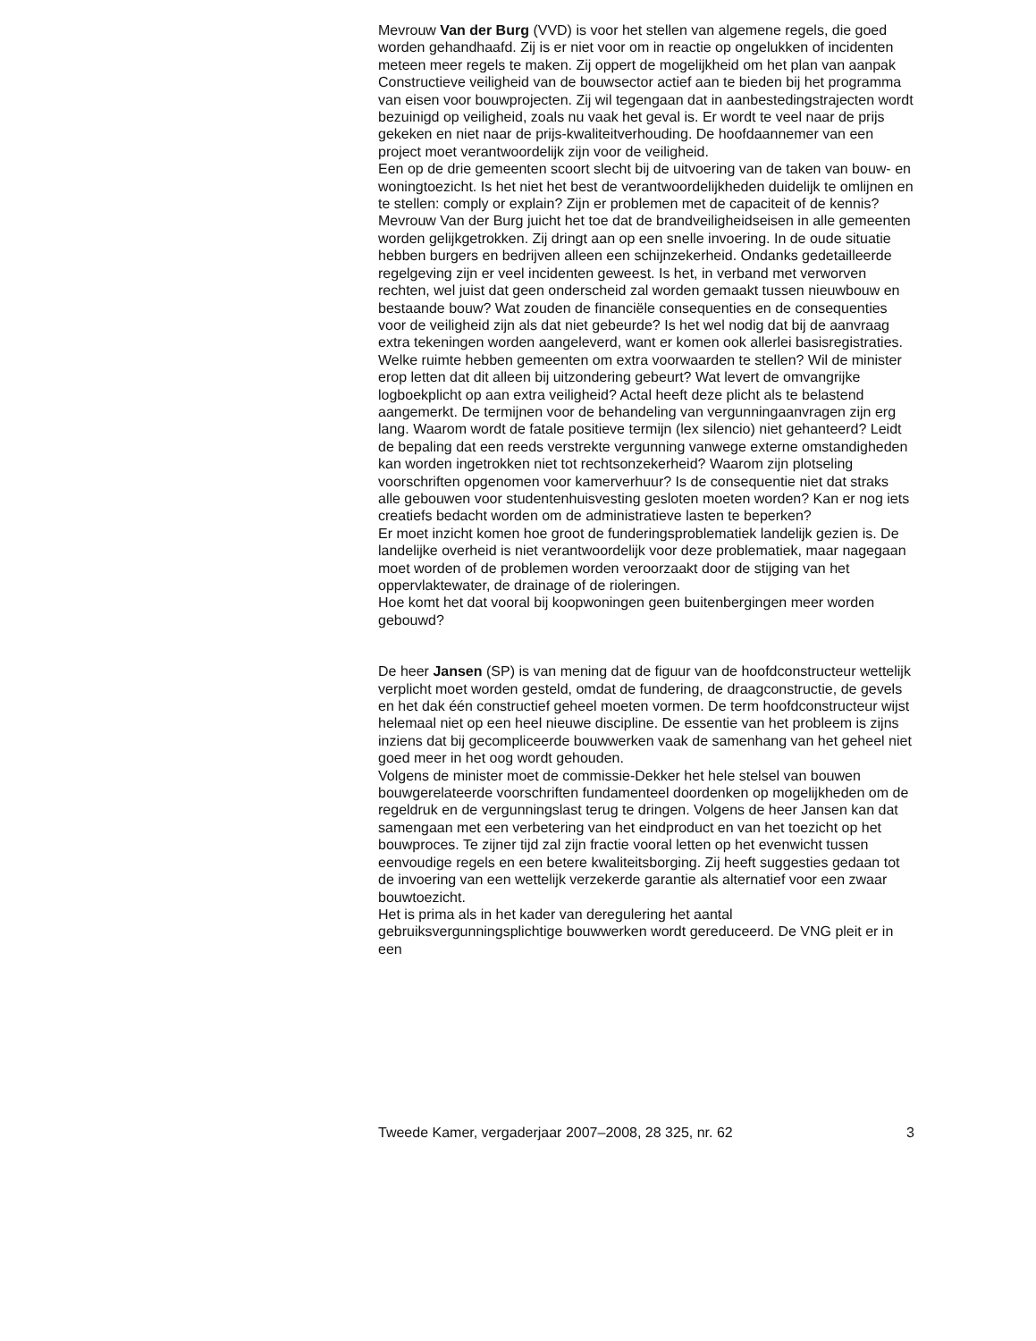Mevrouw Van der Burg (VVD) is voor het stellen van algemene regels, die goed worden gehandhaafd. Zij is er niet voor om in reactie op ongelukken of incidenten meteen meer regels te maken. Zij oppert de mogelijkheid om het plan van aanpak Constructieve veiligheid van de bouwsector actief aan te bieden bij het programma van eisen voor bouwprojecten. Zij wil tegengaan dat in aanbestedingstrajecten wordt bezuinigd op veiligheid, zoals nu vaak het geval is. Er wordt te veel naar de prijs gekeken en niet naar de prijs-kwaliteitverhouding. De hoofdaannemer van een project moet verantwoordelijk zijn voor de veiligheid.
Een op de drie gemeenten scoort slecht bij de uitvoering van de taken van bouw- en woningtoezicht. Is het niet het best de verantwoordelijkheden duidelijk te omlijnen en te stellen: comply or explain? Zijn er problemen met de capaciteit of de kennis?
Mevrouw Van der Burg juicht het toe dat de brandveiligheidseisen in alle gemeenten worden gelijkgetrokken. Zij dringt aan op een snelle invoering. In de oude situatie hebben burgers en bedrijven alleen een schijnzekerheid. Ondanks gedetailleerde regelgeving zijn er veel incidenten geweest. Is het, in verband met verworven rechten, wel juist dat geen onderscheid zal worden gemaakt tussen nieuwbouw en bestaande bouw? Wat zouden de financiële consequenties en de consequenties voor de veiligheid zijn als dat niet gebeurde? Is het wel nodig dat bij de aanvraag extra tekeningen worden aangeleverd, want er komen ook allerlei basisregistraties. Welke ruimte hebben gemeenten om extra voorwaarden te stellen? Wil de minister erop letten dat dit alleen bij uitzondering gebeurt? Wat levert de omvangrijke logboekplicht op aan extra veiligheid? Actal heeft deze plicht als te belastend aangemerkt. De termijnen voor de behandeling van vergunningaanvragen zijn erg lang. Waarom wordt de fatale positieve termijn (lex silencio) niet gehanteerd? Leidt de bepaling dat een reeds verstrekte vergunning vanwege externe omstandigheden kan worden ingetrokken niet tot rechtsonzekerheid? Waarom zijn plotseling voorschriften opgenomen voor kamerverhuur? Is de consequentie niet dat straks alle gebouwen voor studentenhuisvesting gesloten moeten worden? Kan er nog iets creatiefs bedacht worden om de administratieve lasten te beperken?
Er moet inzicht komen hoe groot de funderingsproblematiek landelijk gezien is. De landelijke overheid is niet verantwoordelijk voor deze problematiek, maar nagegaan moet worden of de problemen worden veroorzaakt door de stijging van het oppervlaktewater, de drainage of de rioleringen.
Hoe komt het dat vooral bij koopwoningen geen buitenbergingen meer worden gebouwd?
De heer Jansen (SP) is van mening dat de figuur van de hoofdconstructeur wettelijk verplicht moet worden gesteld, omdat de fundering, de draagconstructie, de gevels en het dak één constructief geheel moeten vormen. De term hoofdconstructeur wijst helemaal niet op een heel nieuwe discipline. De essentie van het probleem is zijns inziens dat bij gecompliceerde bouwwerken vaak de samenhang van het geheel niet goed meer in het oog wordt gehouden.
Volgens de minister moet de commissie-Dekker het hele stelsel van bouwen bouwgerelateerde voorschriften fundamenteel doordenken op mogelijkheden om de regeldruk en de vergunningslast terug te dringen. Volgens de heer Jansen kan dat samengaan met een verbetering van het eindproduct en van het toezicht op het bouwproces. Te zijner tijd zal zijn fractie vooral letten op het evenwicht tussen eenvoudige regels en een betere kwaliteitsborging. Zij heeft suggesties gedaan tot de invoering van een wettelijk verzekerde garantie als alternatief voor een zwaar bouwtoezicht.
Het is prima als in het kader van deregulering het aantal gebruiksvergunningsplichtige bouwwerken wordt gereduceerd. De VNG pleit er in een
Tweede Kamer, vergaderjaar 2007–2008, 28 325, nr. 62 3